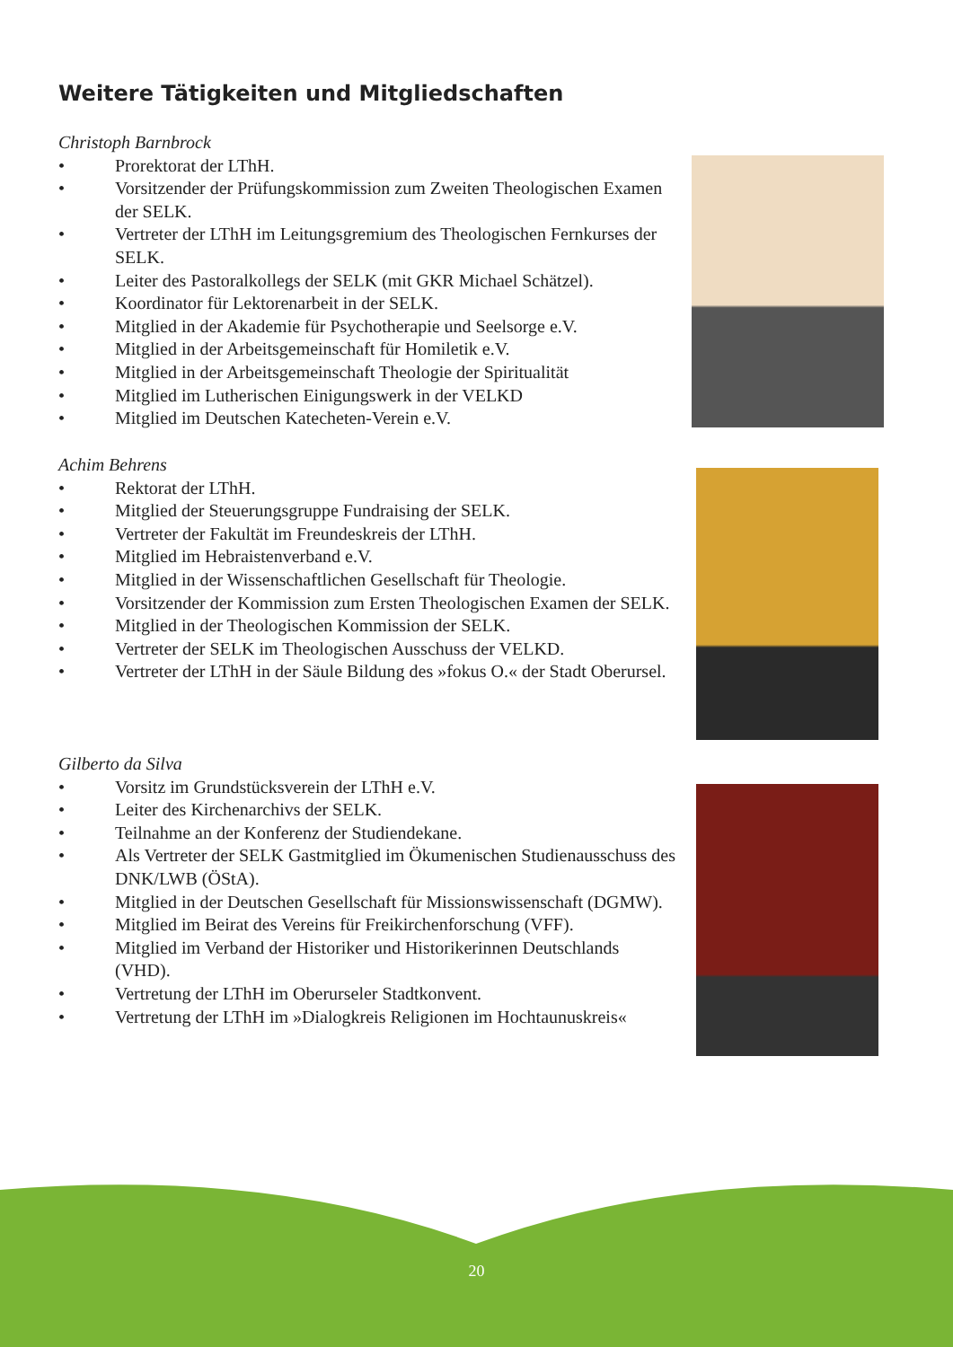Weitere Tätigkeiten und Mitgliedschaften
Christoph Barnbrock
• Prorektorat der LThH.
• Vorsitzender der Prüfungskommission zum Zweiten Theologischen Examen der SELK.
• Vertreter der LThH im Leitungsgremium des Theologischen Fernkurses der SELK.
• Leiter des Pastoralkollegs der SELK (mit GKR Michael Schätzel).
• Koordinator für Lektorenarbeit in der SELK.
• Mitglied in der Akademie für Psychotherapie und Seelsorge e.V.
• Mitglied in der Arbeitsgemeinschaft für Homiletik e.V.
• Mitglied in der Arbeitsgemeinschaft Theologie der Spiritualität
• Mitglied im Lutherischen Einigungswerk in der VELKD
• Mitglied im Deutschen Katecheten-Verein e.V.
Achim Behrens
• Rektorat der LThH.
• Mitglied der Steuerungsgruppe Fundraising der SELK.
• Vertreter der Fakultät im Freundeskreis der LThH.
• Mitglied im Hebraistenverband e.V.
• Mitglied in der Wissenschaftlichen Gesellschaft für Theologie.
• Vorsitzender der Kommission zum Ersten Theologischen Examen der SELK.
• Mitglied in der Theologischen Kommission der SELK.
• Vertreter der SELK im Theologischen Ausschuss der VELKD.
• Vertreter der LThH in der Säule Bildung des »fokus O.« der Stadt Oberursel.
Gilberto da Silva
• Vorsitz im Grundstücksverein der LThH e.V.
• Leiter des Kirchenarchivs der SELK.
• Teilnahme an der Konferenz der Studiendekane.
• Als Vertreter der SELK Gastmitglied im Ökumenischen Studienausschuss des DNK/LWB (ÖStA).
• Mitglied in der Deutschen Gesellschaft für Missionswissenschaft (DGMW).
• Mitglied im Beirat des Vereins für Freikirchenforschung (VFF).
• Mitglied im Verband der Historiker und Historikerinnen Deutschlands (VHD).
• Vertretung der LThH im Oberurseler Stadtkonvent.
• Vertretung der LThH im »Dialogkreis Religionen im Hochtaunuskreis«
20